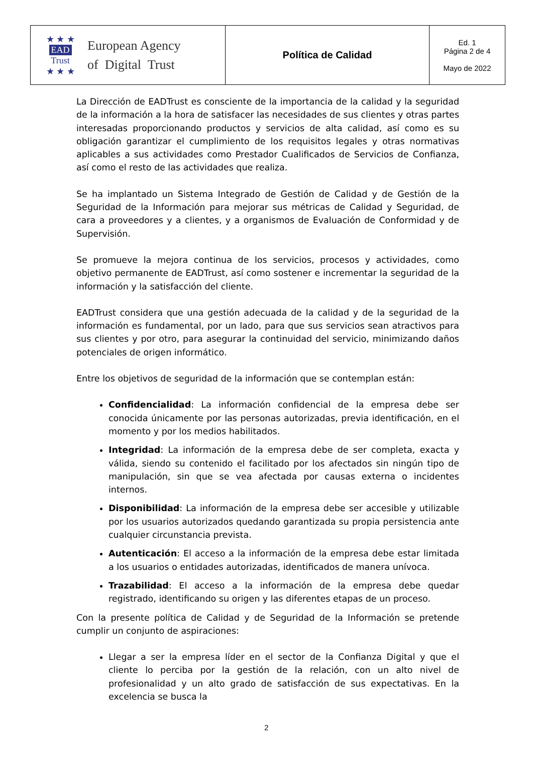| ★ ★ ★ EAD Trust ★ ★ ★ European Agency of Digital Trust | Política de Calidad | Ed. 1 Página 2 de 4 Mayo de 2022 |
La Dirección de EADTrust es consciente de la importancia de la calidad y la seguridad de la información a la hora de satisfacer las necesidades de sus clientes y otras partes interesadas proporcionando productos y servicios de alta calidad, así como es su obligación garantizar el cumplimiento de los requisitos legales y otras normativas aplicables a sus actividades como Prestador Cualificados de Servicios de Confianza, así como el resto de las actividades que realiza.
Se ha implantado un Sistema Integrado de Gestión de Calidad y de Gestión de la Seguridad de la Información para mejorar sus métricas de Calidad y Seguridad, de cara a proveedores y a clientes, y a organismos de Evaluación de Conformidad y de Supervisión.
Se promueve la mejora continua de los servicios, procesos y actividades, como objetivo permanente de EADTrust, así como sostener e incrementar la seguridad de la información y la satisfacción del cliente.
EADTrust considera que una gestión adecuada de la calidad y de la seguridad de la información es fundamental, por un lado, para que sus servicios sean atractivos para sus clientes y por otro, para asegurar la continuidad del servicio, minimizando daños potenciales de origen informático.
Entre los objetivos de seguridad de la información que se contemplan están:
Confidencialidad: La información confidencial de la empresa debe ser conocida únicamente por las personas autorizadas, previa identificación, en el momento y por los medios habilitados.
Integridad: La información de la empresa debe de ser completa, exacta y válida, siendo su contenido el facilitado por los afectados sin ningún tipo de manipulación, sin que se vea afectada por causas externa o incidentes internos.
Disponibilidad: La información de la empresa debe ser accesible y utilizable por los usuarios autorizados quedando garantizada su propia persistencia ante cualquier circunstancia prevista.
Autenticación: El acceso a la información de la empresa debe estar limitada a los usuarios o entidades autorizadas, identificados de manera unívoca.
Trazabilidad: El acceso a la información de la empresa debe quedar registrado, identificando su origen y las diferentes etapas de un proceso.
Con la presente política de Calidad y de Seguridad de la Información se pretende cumplir un conjunto de aspiraciones:
Llegar a ser la empresa líder en el sector de la Confianza Digital y que el cliente lo perciba por la gestión de la relación, con un alto nivel de profesionalidad y un alto grado de satisfacción de sus expectativas. En la excelencia se busca la
2